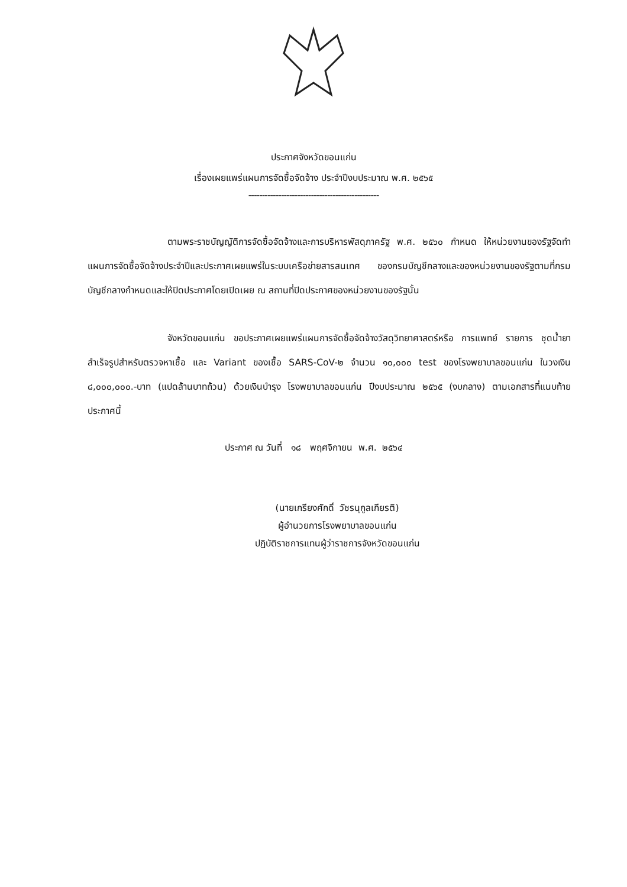ประกาศจังหวัดขอนแก่น
เรื่องเผยแพร่แผนการจัดซื้อจัดจ้าง ประจำปีงบประมาณ พ.ศ. ๒๕๖๕
------------------------------------------------
ตามพระราชบัญญัติการจัดซื้อจัดจ้างและการบริหารพัสดุภาครัฐ พ.ศ. ๒๕๖๐ กำหนด ให้หน่วยงานของรัฐจัดทำแผนการจัดซื้อจัดจ้างประจำปีและประกาศเผยแพร่ในระบบเครือข่ายสารสนเทศ ของกรมบัญชีกลางและของหน่วยงานของรัฐตามที่กรมบัญชีกลางกำหนดและให้ปิดประกาศโดยเปิดเผย ณ สถานที่ปิดประกาศของหน่วยงานของรัฐนั้น
จังหวัดขอนแก่น ขอประกาศเผยแพร่แผนการจัดซื้อจัดจ้างวัสดุวิทยาศาสตร์หรือ การแพทย์ รายการ ชุดน้ำยาสำเร็จรูปสำหรับตรวจหาเชื้อ และ Variant ของเชื้อ SARS-CoV-๒ จำนวน ๑๐,๐๐๐ test ของโรงพยาบาลขอนแก่น ในวงเงิน ๘,๐๐๐,๐๐๐.-บาท (แปดล้านบาทถ้วน) ด้วยเงินบำรุง โรงพยาบาลขอนแก่น ปีงบประมาณ ๒๕๖๕ (งบกลาง) ตามเอกสารที่แนบท้ายประกาศนี้
ประกาศ ณ วันที่ ๑๘ พฤศจิกายน พ.ศ. ๒๕๖๔
(นายเกรียงศักดิ์ วัชรนุกูลเกียรติ)
ผู้อำนวยการโรงพยาบาลขอนแก่น
ปฏิบัติราชการแทนผู้ว่าราชการจังหวัดขอนแก่น